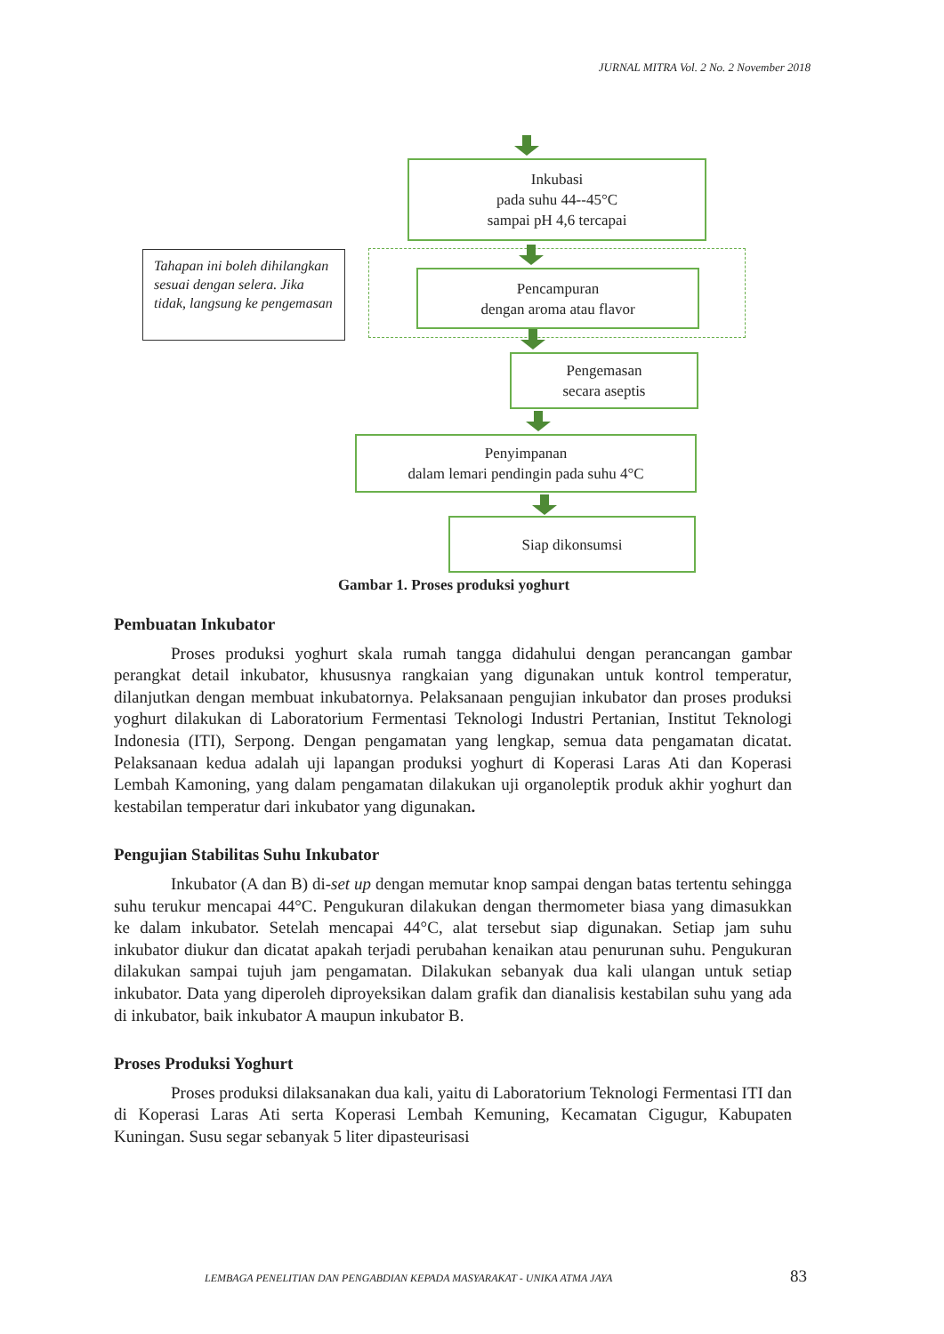JURNAL MITRA Vol. 2 No. 2 November 2018
Inkubasi
pada suhu 44--45°C
sampai pH 4,6 tercapai
Tahapan ini boleh dihilangkan sesuai dengan selera. Jika tidak, langsung ke pengemasan
Pencampuran
dengan aroma atau flavor
Pengemasan
secara aseptis
Penyimpanan
dalam lemari pendingin pada suhu 4°C
Siap dikonsumsi
Gambar 1. Proses produksi yoghurt
Pembuatan Inkubator
Proses produksi yoghurt skala rumah tangga didahului dengan perancangan gambar perangkat detail inkubator, khususnya rangkaian yang digunakan untuk kontrol temperatur, dilanjutkan dengan membuat inkubatornya. Pelaksanaan pengujian inkubator dan proses produksi yoghurt dilakukan di Laboratorium Fermentasi Teknologi Industri Pertanian, Institut Teknologi Indonesia (ITI), Serpong. Dengan pengamatan yang lengkap, semua data pengamatan dicatat. Pelaksanaan kedua adalah uji lapangan produksi yoghurt di Koperasi Laras Ati dan Koperasi Lembah Kamoning, yang dalam pengamatan dilakukan uji organoleptik produk akhir yoghurt dan kestabilan temperatur dari inkubator yang digunakan.
Pengujian Stabilitas Suhu Inkubator
Inkubator (A dan B) di-set up dengan memutar knop sampai dengan batas tertentu sehingga suhu terukur mencapai 44°C. Pengukuran dilakukan dengan thermometer biasa yang dimasukkan ke dalam inkubator. Setelah mencapai 44°C, alat tersebut siap digunakan. Setiap jam suhu inkubator diukur dan dicatat apakah terjadi perubahan kenaikan atau penurunan suhu. Pengukuran dilakukan sampai tujuh jam pengamatan. Dilakukan sebanyak dua kali ulangan untuk setiap inkubator. Data yang diperoleh diproyeksikan dalam grafik dan dianalisis kestabilan suhu yang ada di inkubator, baik inkubator A maupun inkubator B.
Proses Produksi Yoghurt
Proses produksi dilaksanakan dua kali, yaitu di Laboratorium Teknologi Fermentasi ITI dan di Koperasi Laras Ati serta Koperasi Lembah Kemuning, Kecamatan Cigugur, Kabupaten Kuningan. Susu segar sebanyak 5 liter dipasteurisasi
LEMBAGA PENELITIAN DAN PENGABDIAN KEPADA MASYARAKAT - UNIKA ATMA JAYA
83